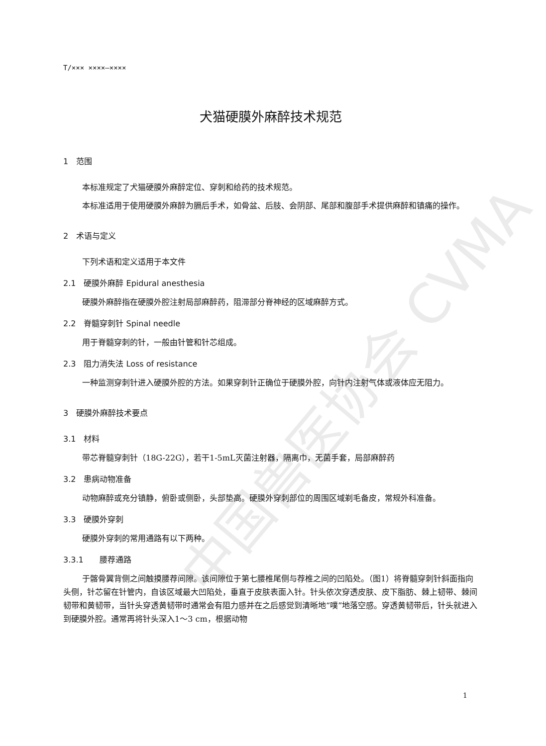中国兽医协会 CVMA
T/××× ××××—××××
犬猫硬膜外麻醉技术规范
1　范围
本标准规定了犬猫硬膜外麻醉定位、穿刺和给药的技术规范。
本标准适用于使用硬膜外麻醉为膈后手术，如骨盆、后肢、会阴部、尾部和腹部手术提供麻醉和镇痛的操作。
2　术语与定义
下列术语和定义适用于本文件
2.1　硬膜外麻醉 Epidural anesthesia
硬膜外麻醉指在硬膜外腔注射局部麻醉药，阻滞部分脊神经的区域麻醉方式。
2.2　脊髓穿刺针 Spinal needle
用于脊髓穿刺的针，一般由针管和针芯组成。
2.3　阻力消失法 Loss of resistance
一种监测穿刺针进入硬膜外腔的方法。如果穿刺针正确位于硬膜外腔，向针内注射气体或液体应无阻力。
3　硬膜外麻醉技术要点
3.1　材料
带芯脊髓穿刺针（18G-22G），若干1-5mL灭菌注射器，隔离巾，无菌手套，局部麻醉药
3.2　患病动物准备
动物麻醉或充分镇静，俯卧或侧卧，头部垫高。硬膜外穿刺部位的周围区域剃毛备皮，常规外科准备。
3.3　硬膜外穿刺
硬膜外穿刺的常用通路有以下两种。
3.3.1　　腰荐通路
于髂骨翼背侧之间触摸腰荐间隙。该间隙位于第七腰椎尾侧与荐椎之间的凹陷处。（图1）将脊髓穿刺针斜面指向头侧，针芯留在针管内，自该区域最大凹陷处，垂直于皮肤表面入针。针头依次穿透皮肤、皮下脂肪、棘上韧带、棘间韧带和黄韧带，当针头穿透黄韧带时通常会有阻力感并在之后感觉到清晰地“噗”地落空感。穿透黄韧带后，针头就进入到硬膜外腔。通常再将针头深入1～3 cm，根据动物
1